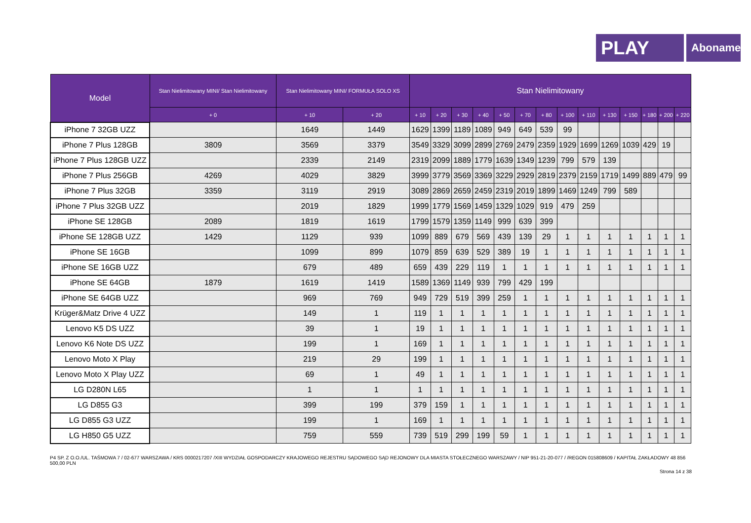PLAY
Abonament
| Model | Stan Nielimitowany MINI/ Stan Nielimitowany | Stan Nielimitowany MINI/ FORMUŁA SOLO XS | | Stan Nielimitowany | | | | | | | | | | | | | |
| --- | --- | --- | --- | --- | --- | --- | --- | --- | --- | --- | --- | --- | --- | --- | --- | --- | --- |
| | + 0 | + 10 | + 20 | + 10 | + 20 | + 30 | + 40 | + 50 | + 70 | + 80 | + 100 | + 110 | + 130 | + 150 | + 180 | + 200 | + 220 |
| iPhone 7 32GB UZZ | | 1649 | 1449 | 1629 | 1399 | 1189 | 1089 | 949 | 649 | 539 | 99 | | | | | | |
| iPhone 7 Plus 128GB | 3809 | 3569 | 3379 | 3549 | 3329 | 3099 | 2899 | 2769 | 2479 | 2359 | 1929 | 1699 | 1269 | 1039 | 429 | 19 | |
| iPhone 7 Plus 128GB UZZ | | 2339 | 2149 | 2319 | 2099 | 1889 | 1779 | 1639 | 1349 | 1239 | 799 | 579 | 139 | | | | |
| iPhone 7 Plus 256GB | 4269 | 4029 | 3829 | 3999 | 3779 | 3569 | 3369 | 3229 | 2929 | 2819 | 2379 | 2159 | 1719 | 1499 | 889 | 479 | 99 |
| iPhone 7 Plus 32GB | 3359 | 3119 | 2919 | 3089 | 2869 | 2659 | 2459 | 2319 | 2019 | 1899 | 1469 | 1249 | 799 | 589 | | | |
| iPhone 7 Plus 32GB UZZ | | 2019 | 1829 | 1999 | 1779 | 1569 | 1459 | 1329 | 1029 | 919 | 479 | 259 | | | | | |
| iPhone SE 128GB | 2089 | 1819 | 1619 | 1799 | 1579 | 1359 | 1149 | 999 | 639 | 399 | | | | | | | |
| iPhone SE 128GB UZZ | 1429 | 1129 | 939 | 1099 | 889 | 679 | 569 | 439 | 139 | 29 | 1 | 1 | 1 | 1 | 1 | 1 | 1 |
| iPhone SE 16GB | | 1099 | 899 | 1079 | 859 | 639 | 529 | 389 | 19 | 1 | 1 | 1 | 1 | 1 | 1 | 1 | 1 |
| iPhone SE 16GB UZZ | | 679 | 489 | 659 | 439 | 229 | 119 | 1 | 1 | 1 | 1 | 1 | 1 | 1 | 1 | 1 | 1 |
| iPhone SE 64GB | 1879 | 1619 | 1419 | 1589 | 1369 | 1149 | 939 | 799 | 429 | 199 | | | | | | | |
| iPhone SE 64GB UZZ | | 969 | 769 | 949 | 729 | 519 | 399 | 259 | 1 | 1 | 1 | 1 | 1 | 1 | 1 | 1 | 1 |
| Krüger&Matz Drive 4 UZZ | | 149 | 1 | 119 | 1 | 1 | 1 | 1 | 1 | 1 | 1 | 1 | 1 | 1 | 1 | 1 | 1 |
| Lenovo K5 DS UZZ | | 39 | 1 | 19 | 1 | 1 | 1 | 1 | 1 | 1 | 1 | 1 | 1 | 1 | 1 | 1 | 1 |
| Lenovo K6 Note DS UZZ | | 199 | 1 | 169 | 1 | 1 | 1 | 1 | 1 | 1 | 1 | 1 | 1 | 1 | 1 | 1 | 1 |
| Lenovo Moto X Play | | 219 | 29 | 199 | 1 | 1 | 1 | 1 | 1 | 1 | 1 | 1 | 1 | 1 | 1 | 1 | 1 |
| Lenovo Moto X Play UZZ | | 69 | 1 | 49 | 1 | 1 | 1 | 1 | 1 | 1 | 1 | 1 | 1 | 1 | 1 | 1 | 1 |
| LG D280N L65 | | 1 | 1 | 1 | 1 | 1 | 1 | 1 | 1 | 1 | 1 | 1 | 1 | 1 | 1 | 1 | 1 |
| LG D855 G3 | | 399 | 199 | 379 | 159 | 1 | 1 | 1 | 1 | 1 | 1 | 1 | 1 | 1 | 1 | 1 | 1 |
| LG D855 G3 UZZ | | 199 | 1 | 169 | 1 | 1 | 1 | 1 | 1 | 1 | 1 | 1 | 1 | 1 | 1 | 1 | 1 |
| LG H850 G5 UZZ | | 759 | 559 | 739 | 519 | 299 | 199 | 59 | 1 | 1 | 1 | 1 | 1 | 1 | 1 | 1 | 1 |
P4 SP. Z O.O./UL. TAŚMOWA 7 / 02-677 WARSZAWA / KRS 0000217207 /XIII WYDZIAŁ GOSPODARCZY KRAJOWEGO REJESTRU SĄDOWEGO SĄD REJONOWY DLA MIASTA STOŁECZNEGO WARSZAWY / NIP 951-21-20-077 / /REGON 015808609 / KAPITAŁ ZAKŁADOWY 48 856 500,00 PLN
Strona 14 z 38